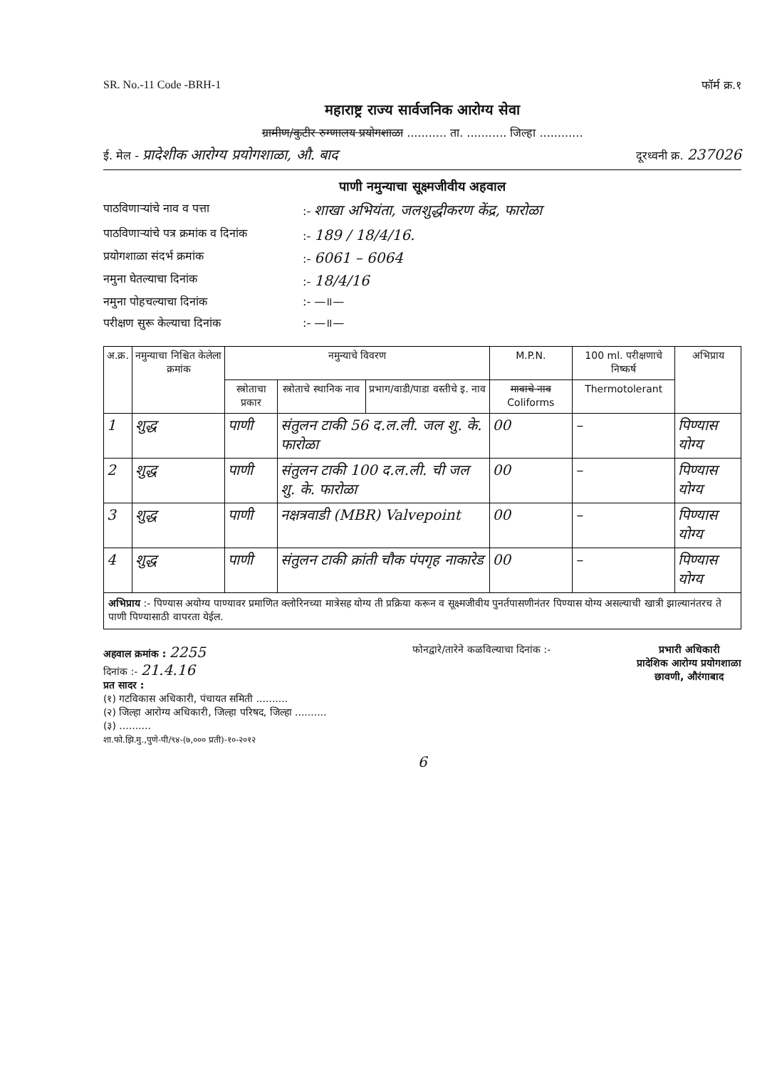SR. No.-11 Code -BRH-1 फॉर्म क्र.१
महाराष्ट्र राज्य सार्वजनिक आरोग्य सेवा
ग्रामीण/कुटीर रुग्णालय प्रयोगशाळा ........... ता. ........... जिल्हा ............
ई. मेल - प्रादेशीक आरोग्य प्रयोगशाळा, औ. बाद दूरध्वनी क्र. 237026
पाणी नमुन्याचा सूक्ष्मजीवीय अहवाल
पाठविणाऱ्यांचे नाव व पत्ता:- शाखा अभियंता, जलशुद्धीकरण केंद्र, फारोळा
पाठविणाऱ्यांचे पत्र क्रमांक व दिनांक:- 189 / 18/4/16.
प्रयोगशाळा संदर्भ क्रमांक:- 6061 – 6064
नमुना घेतल्याचा दिनांक:- 18/4/16
नमुना पोहचल्याचा दिनांक:- —॥—
परीक्षण सुरू केल्याचा दिनांक:- —॥—
| अ.क्र. | नमुन्याचा निश्चित केलेला क्रमांक | नमुन्याचे विवरण | | | M.P.N. | 100 ml. परीक्षणाचे निष्कर्ष | अभिप्राय |
| --- | --- | --- | --- | --- | --- | --- | --- |
| | | स्त्रोताचा प्रकार | स्त्रोताचे स्थानिक नाव | प्रभाग/वाडी/पाडा वस्तीचे इ. नाव | मावाचे नाव Coliforms | Thermotolerant | |
| 1 | शुद्ध | पाणी | संतुलन टाकी 56 द.ल.ली. जल शु. के. फारोळा | | 00 | – | पिण्यास योग्य |
| 2 | शुद्ध | पाणी | संतुलन टाकी 100 द.ल.ली. ची जल शु. के. फारोळा | | 00 | – | पिण्यास योग्य |
| 3 | शुद्ध | पाणी | नक्षत्रवाडी (MBR) Valvepoint | | 00 | – | पिण्यास योग्य |
| 4 | शुद्ध | पाणी | संतुलन टाकी क्रांती चौक पंपगृह नाकारेड | | 00 | – | पिण्यास योग्य |
अभिप्राय :- पिण्यास अयोग्य पाण्यावर प्रमाणित क्लोरिनच्या मात्रेसह योग्य ती प्रक्रिया करून व सूक्ष्मजीवीय पुनर्तपासणीनंतर पिण्यास योग्य असल्याची खात्री झाल्यानंतरच ते पाणी पिण्यासाठी वापरता येईल.
अहवाल क्रमांक : 2255
दिनांक :- 21.4.16
प्रत सादर :
(१) गटविकास अधिकारी, पंचायत समिती ..........
(२) जिल्हा आरोग्य अधिकारी, जिल्हा परिषद, जिल्हा ..........
(३) ..........
शा.फो.झि.मु.,पुणे-पी/९४-(७,००० प्रती)-१०-२०१२
फोनद्वारे/तारेने कळविल्याचा दिनांक :-
प्रभारी अधिकारी
प्रादेशिक आरोग्य प्रयोगशाळा
छावणी, औरंगाबाद
6